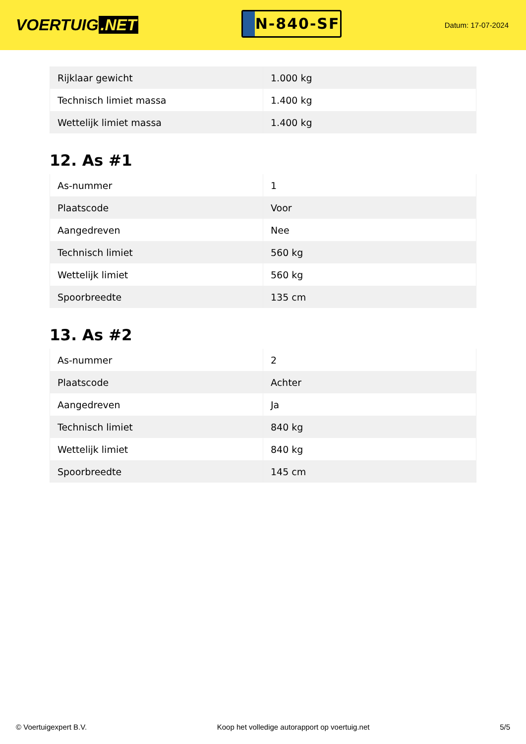VOERTUIG.NET
N-840-SF
Datum: 17-07-2024
| Rijklaar gewicht | 1.000 kg |
| Technisch limiet massa | 1.400 kg |
| Wettelijk limiet massa | 1.400 kg |
12. As #1
| As-nummer | 1 |
| Plaatscode | Voor |
| Aangedreven | Nee |
| Technisch limiet | 560 kg |
| Wettelijk limiet | 560 kg |
| Spoorbreedte | 135 cm |
13. As #2
| As-nummer | 2 |
| Plaatscode | Achter |
| Aangedreven | Ja |
| Technisch limiet | 840 kg |
| Wettelijk limiet | 840 kg |
| Spoorbreedte | 145 cm |
© Voertuigexpert B.V. Koop het volledige autorapport op voertuig.net 5/5